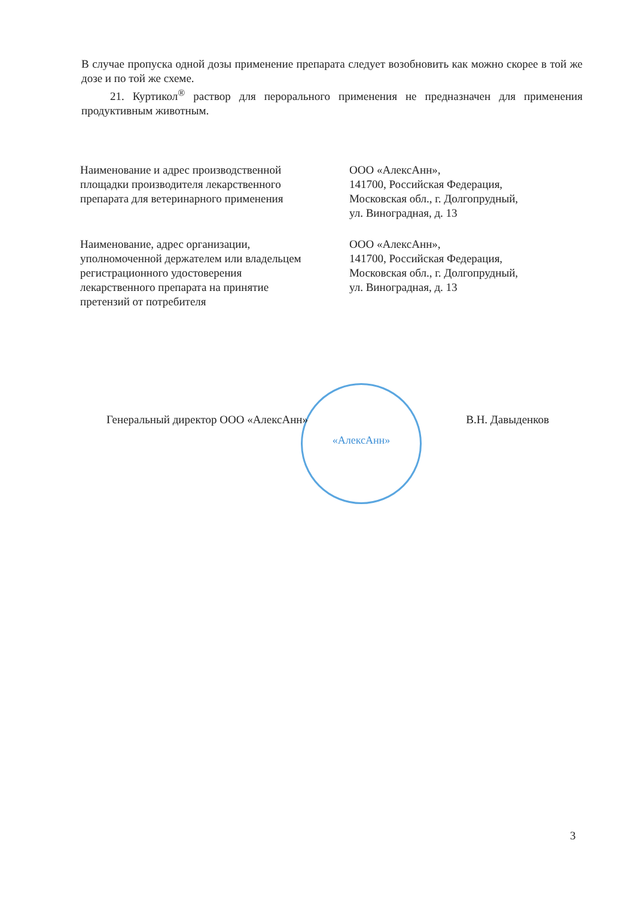В случае пропуска одной дозы применение препарата следует возобновить как можно скорее в той же дозе и по той же схеме.
21. Куртикол<sup>®</sup> раствор для перорального применения не предназначен для применения продуктивным животным.
Наименование и адрес производственной
площадки производителя лекарственного
препарата для ветеринарного применения
ООО «АлексАнн»,
141700, Российская Федерация,
Московская обл., г. Долгопрудный,
ул. Виноградная, д. 13
Наименование, адрес организации,
уполномоченной держателем или владельцем
регистрационного удостоверения
лекарственного препарата на принятие
претензий от потребителя
ООО «АлексАнн»,
141700, Российская Федерация,
Московская обл., г. Долгопрудный,
ул. Виноградная, д. 13
«АлексАнн»
Генеральный директор ООО «АлексАнн»
В.Н. Давыденков
3